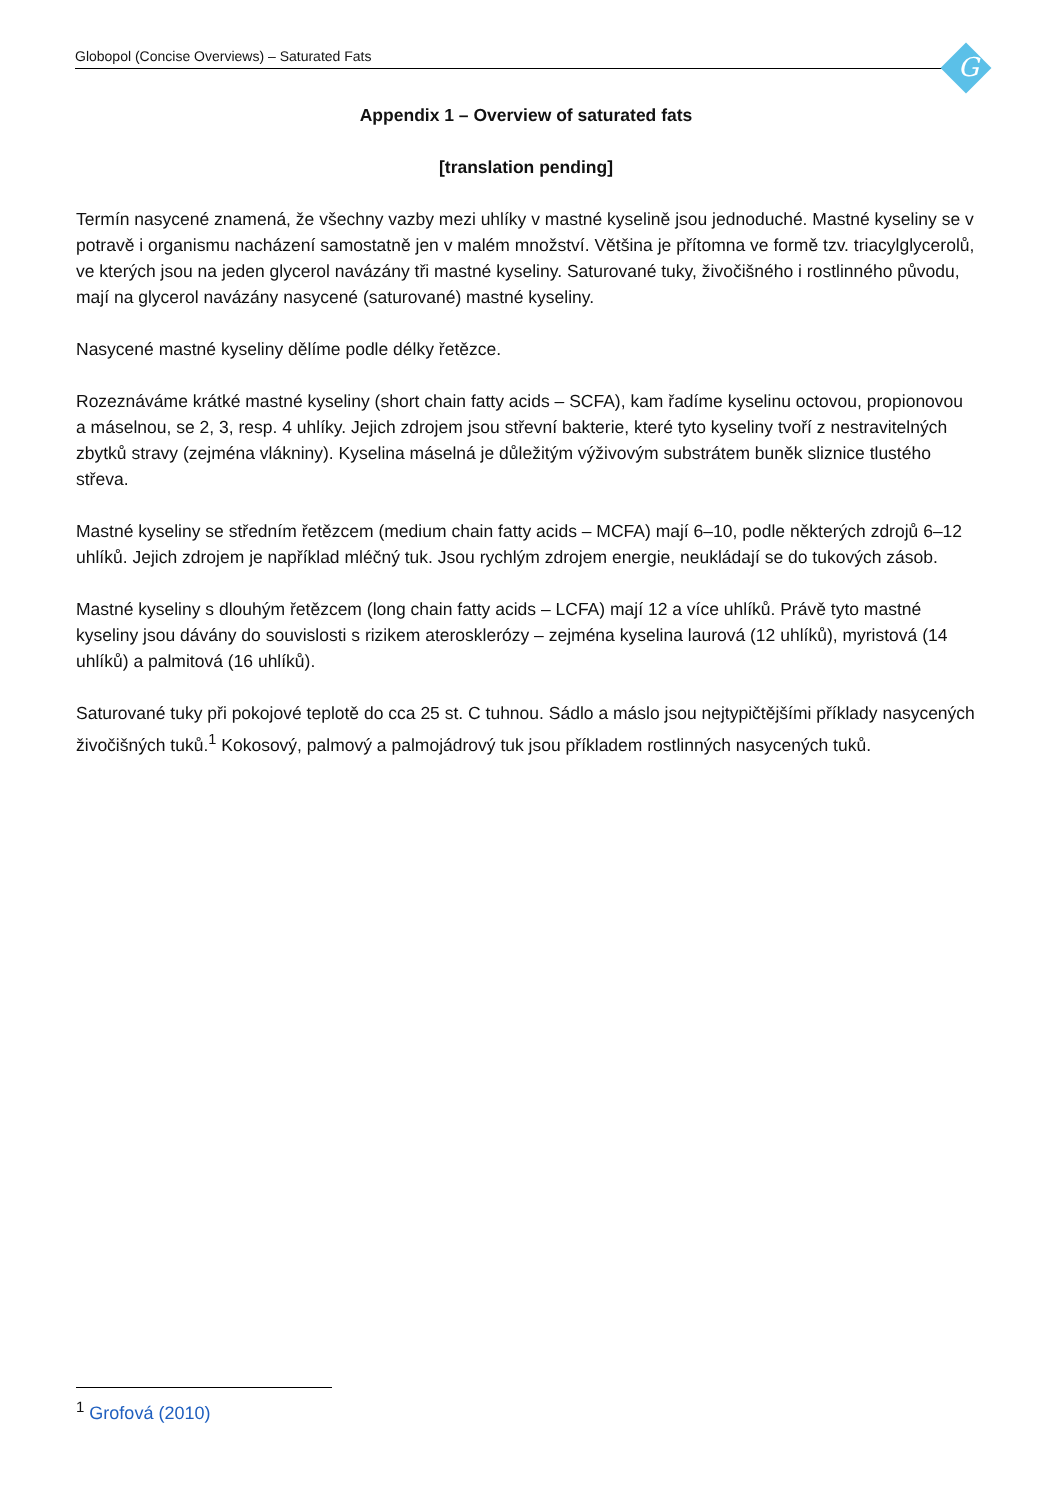Globopol (Concise Overviews) – Saturated Fats G
Appendix 1 – Overview of saturated fats
[translation pending]
Termín nasycené znamená, že všechny vazby mezi uhlíky v mastné kyselině jsou jednoduché. Mastné kyseliny se v potravě i organismu nacházení samostatně jen v malém množství. Většina je přítomna ve formě tzv. triacylglycerolů, ve kterých jsou na jeden glycerol navázány tři mastné kyseliny. Saturované tuky, živočišného i rostlinného původu, mají na glycerol navázány nasycené (saturované) mastné kyseliny.
Nasycené mastné kyseliny dělíme podle délky řetězce.
Rozeznáváme krátké mastné kyseliny (short chain fatty acids – SCFA), kam řadíme kyselinu octovou, propionovou a máselnou, se 2, 3, resp. 4 uhlíky. Jejich zdrojem jsou střevní bakterie, které tyto kyseliny tvoří z nestravitelných zbytků stravy (zejména vlákniny). Kyselina máselná je důležitým výživovým substrátem buněk sliznice tlustého střeva.
Mastné kyseliny se středním řetězcem (medium chain fatty acids – MCFA) mají 6–10, podle některých zdrojů 6–12 uhlíků. Jejich zdrojem je například mléčný tuk. Jsou rychlým zdrojem energie, neukládají se do tukových zásob.
Mastné kyseliny s dlouhým řetězcem (long chain fatty acids – LCFA) mají 12 a více uhlíků. Právě tyto mastné kyseliny jsou dávány do souvislosti s rizikem aterosklerózy – zejména kyselina laurová (12 uhlíků), myristová (14 uhlíků) a palmitová (16 uhlíků).
Saturované tuky při pokojové teplotě do cca 25 st. C tuhnou. Sádlo a máslo jsou nejtypičtějšími příklady nasycených živočišných tuků.<sup>1</sup> Kokosový, palmový a palmojádrový tuk jsou příkladem rostlinných nasycených tuků.
<sup>1</sup> Grofová (2010)